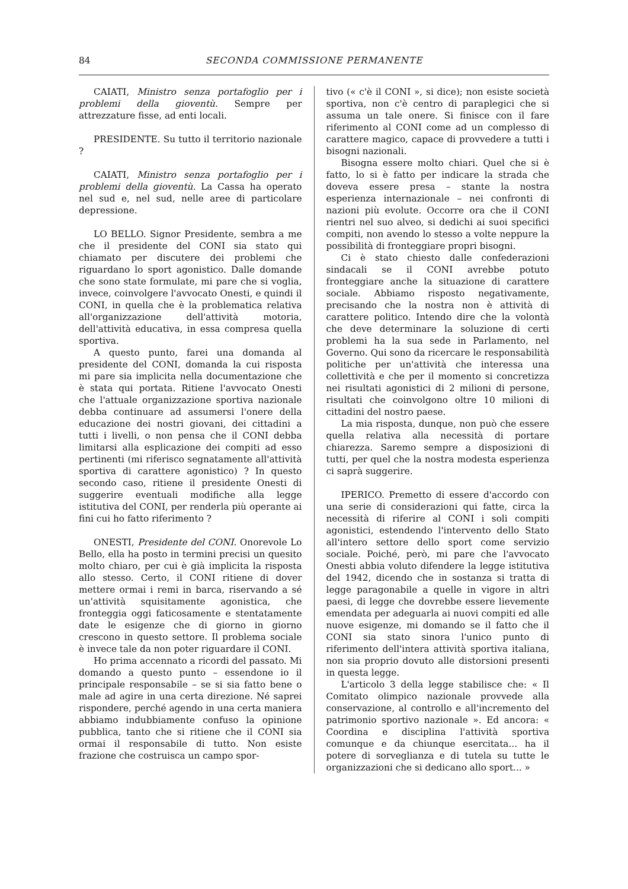84 SECONDA COMMISSIONE PERMANENTE
CAIATI, Ministro senza portafoglio per i problemi della gioventù. Sempre per attrezzature fisse, ad enti locali.
PRESIDENTE. Su tutto il territorio nazionale ?
CAIATI, Ministro senza portafoglio per i problemi della gioventù. La Cassa ha operato nel sud e, nel sud, nelle aree di particolare depressione.
LO BELLO. Signor Presidente, sembra a me che il presidente del CONI sia stato qui chiamato per discutere dei problemi che riguardano lo sport agonistico. Dalle domande che sono state formulate, mi pare che si voglia, invece, coinvolgere l'avvocato Onesti, e quindi il CONI, in quella che è la problematica relativa all'organizzazione dell'attività motoria, dell'attività educativa, in essa compresa quella sportiva.
A questo punto, farei una domanda al presidente del CONI, domanda la cui risposta mi pare sia implicita nella documentazione che è stata qui portata. Ritiene l'avvocato Onesti che l'attuale organizzazione sportiva nazionale debba continuare ad assumersi l'onere della educazione dei nostri giovani, dei cittadini a tutti i livelli, o non pensa che il CONI debba limitarsi alla esplicazione dei compiti ad esso pertinenti (mi riferisco segnatamente all'attività sportiva di carattere agonistico) ? In questo secondo caso, ritiene il presidente Onesti di suggerire eventuali modifiche alla legge istitutiva del CONI, per renderla più operante ai fini cui ho fatto riferimento ?
ONESTI, Presidente del CONI. Onorevole Lo Bello, ella ha posto in termini precisi un quesito molto chiaro, per cui è già implicita la risposta allo stesso. Certo, il CONI ritiene di dover mettere ormai i remi in barca, riservando a sé un'attività squisitamente agonistica, che fronteggia oggi faticosamente e stentatamente date le esigenze che di giorno in giorno crescono in questo settore. Il problema sociale è invece tale da non poter riguardare il CONI.
Ho prima accennato a ricordi del passato. Mi domando a questo punto – essendone io il principale responsabile – se si sia fatto bene o male ad agire in una certa direzione. Né saprei rispondere, perché agendo in una certa maniera abbiamo indubbiamente confuso la opinione pubblica, tanto che si ritiene che il CONI sia ormai il responsabile di tutto. Non esiste frazione che costruisca un campo spor-
tivo (« c'è il CONI », si dice); non esiste società sportiva, non c'è centro di paraplegici che si assuma un tale onere. Si finisce con il fare riferimento al CONI come ad un complesso di carattere magico, capace di provvedere a tutti i bisogni nazionali.
Bisogna essere molto chiari. Quel che si è fatto, lo si è fatto per indicare la strada che doveva essere presa – stante la nostra esperienza internazionale – nei confronti di nazioni più evolute. Occorre ora che il CONI rientri nel suo alveo, si dedichi ai suoi specifici compiti, non avendo lo stesso a volte neppure la possibilità di fronteggiare propri bisogni.
Ci è stato chiesto dalle confederazioni sindacali se il CONI avrebbe potuto fronteggiare anche la situazione di carattere sociale. Abbiamo risposto negativamente, precisando che la nostra non è attività di carattere politico. Intendo dire che la volontà che deve determinare la soluzione di certi problemi ha la sua sede in Parlamento, nel Governo. Qui sono da ricercare le responsabilità politiche per un'attività che interessa una collettività e che per il momento si concretizza nei risultati agonistici di 2 milioni di persone, risultati che coinvolgono oltre 10 milioni di cittadini del nostro paese.
La mia risposta, dunque, non può che essere quella relativa alla necessità di portare chiarezza. Saremo sempre a disposizioni di tutti, per quel che la nostra modesta esperienza ci saprà suggerire.
IPERICO. Premetto di essere d'accordo con una serie di considerazioni qui fatte, circa la necessità di riferire al CONI i soli compiti agonistici, estendendo l'intervento dello Stato all'intero settore dello sport come servizio sociale. Poiché, però, mi pare che l'avvocato Onesti abbia voluto difendere la legge istitutiva del 1942, dicendo che in sostanza si tratta di legge paragonabile a quelle in vigore in altri paesi, di legge che dovrebbe essere lievemente emendata per adeguarla ai nuovi compiti ed alle nuove esigenze, mi domando se il fatto che il CONI sia stato sinora l'unico punto di riferimento dell'intera attività sportiva italiana, non sia proprio dovuto alle distorsioni presenti in questa legge.
L'articolo 3 della legge stabilisce che: « Il Comitato olimpico nazionale provvede alla conservazione, al controllo e all'incremento del patrimonio sportivo nazionale ». Ed ancora: « Coordina e disciplina l'attività sportiva comunque e da chiunque esercitata... ha il potere di sorveglianza e di tutela su tutte le organizzazioni che si dedicano allo sport... »